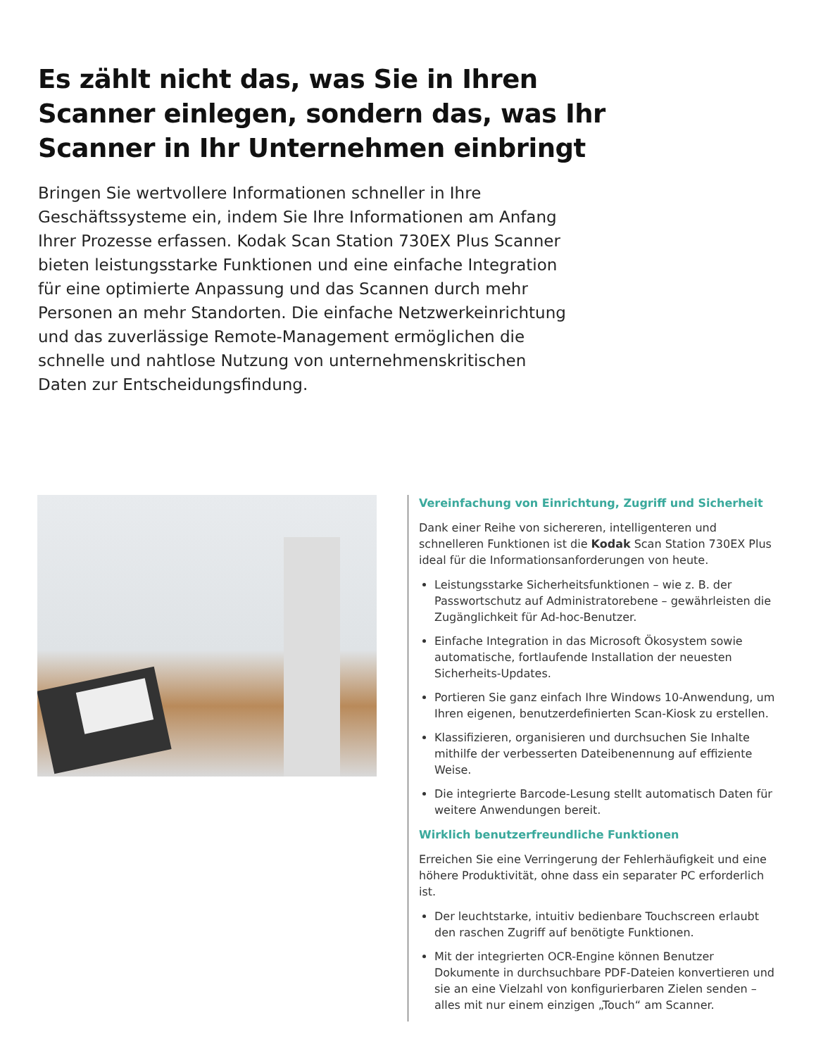Es zählt nicht das, was Sie in Ihren Scanner einlegen, sondern das, was Ihr Scanner in Ihr Unternehmen einbringt
Bringen Sie wertvollere Informationen schneller in Ihre Geschäftssysteme ein, indem Sie Ihre Informationen am Anfang Ihrer Prozesse erfassen. Kodak Scan Station 730EX Plus Scanner bieten leistungsstarke Funktionen und eine einfache Integration für eine optimierte Anpassung und das Scannen durch mehr Personen an mehr Standorten. Die einfache Netzwerkeinrichtung und das zuverlässige Remote-Management ermöglichen die schnelle und nahtlose Nutzung von unternehmenskritischen Daten zur Entscheidungsfindung.
Vereinfachung von Einrichtung, Zugriff und Sicherheit
Dank einer Reihe von sichereren, intelligenteren und schnelleren Funktionen ist die Kodak Scan Station 730EX Plus ideal für die Informationsanforderungen von heute.
Leistungsstarke Sicherheitsfunktionen – wie z. B. der Passwortschutz auf Administratorebene – gewährleisten die Zugänglichkeit für Ad-hoc-Benutzer.
Einfache Integration in das Microsoft Ökosystem sowie automatische, fortlaufende Installation der neuesten Sicherheits-Updates.
Portieren Sie ganz einfach Ihre Windows 10-Anwendung, um Ihren eigenen, benutzerdefinierten Scan-Kiosk zu erstellen.
Klassifizieren, organisieren und durchsuchen Sie Inhalte mithilfe der verbesserten Dateibenennung auf effiziente Weise.
Die integrierte Barcode-Lesung stellt automatisch Daten für weitere Anwendungen bereit.
Wirklich benutzerfreundliche Funktionen
Erreichen Sie eine Verringerung der Fehlerhäufigkeit und eine höhere Produktivität, ohne dass ein separater PC erforderlich ist.
Der leuchtstarke, intuitiv bedienbare Touchscreen erlaubt den raschen Zugriff auf benötigte Funktionen.
Mit der integrierten OCR-Engine können Benutzer Dokumente in durchsuchbare PDF-Dateien konvertieren und sie an eine Vielzahl von konfigurierbaren Zielen senden – alles mit nur einem einzigen „Touch“ am Scanner.